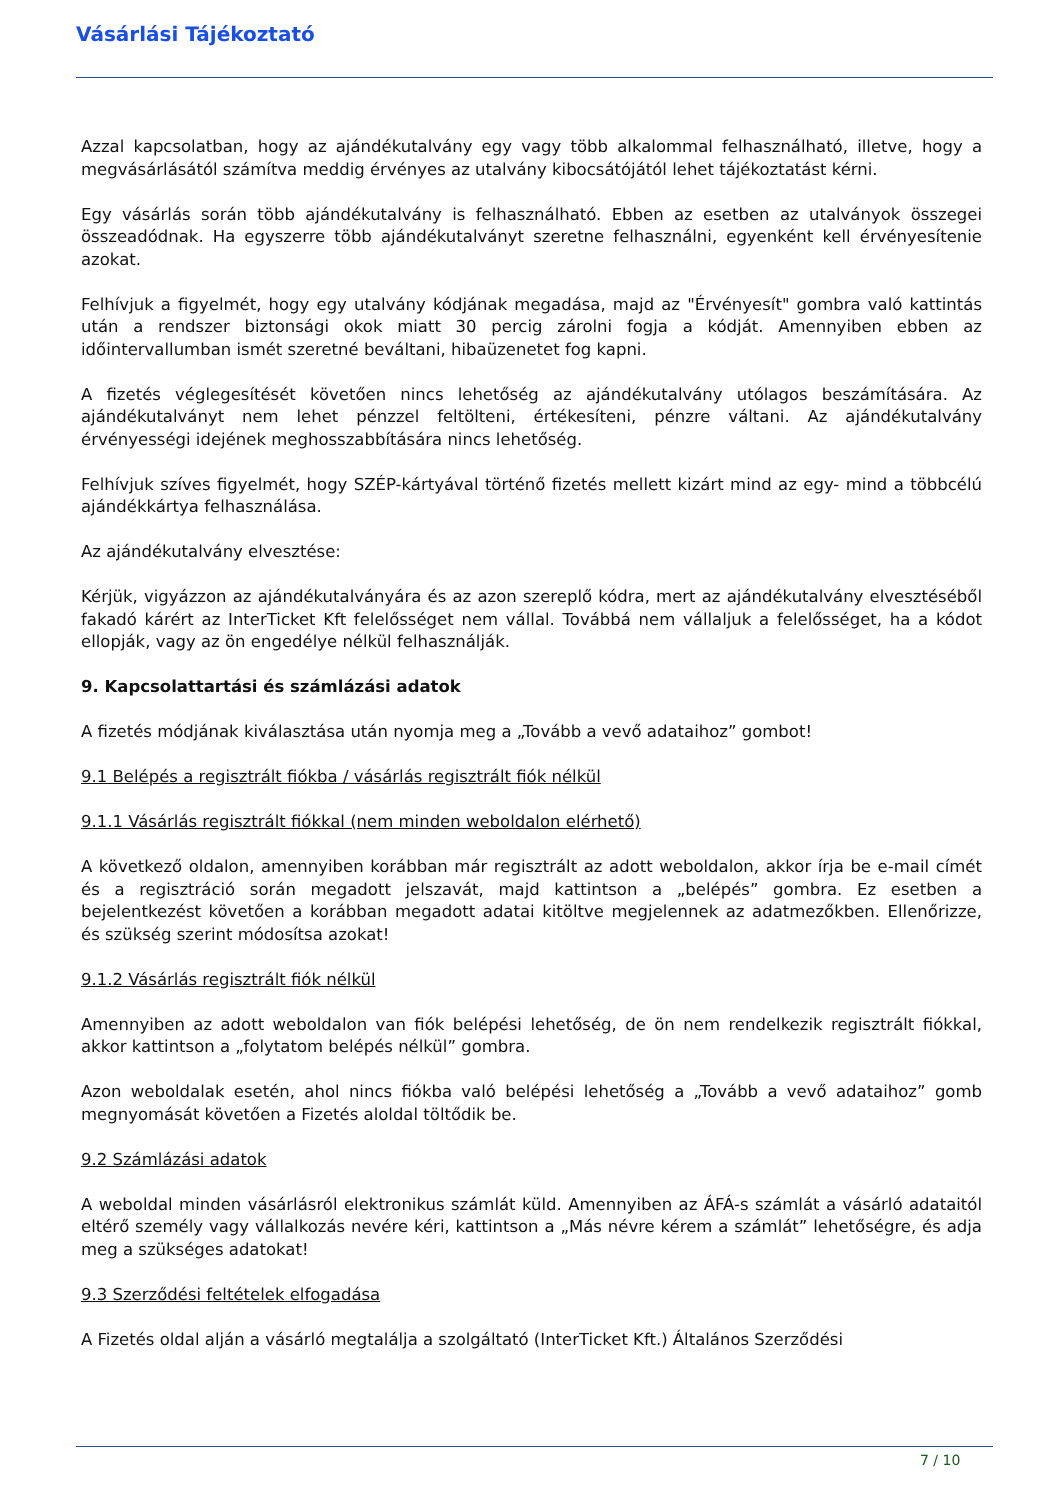Vásárlási Tájékoztató
Azzal kapcsolatban, hogy az ajándékutalvány egy vagy több alkalommal felhasználható, illetve, hogy a megvásárlásától számítva meddig érvényes az utalvány kibocsátójától lehet tájékoztatást kérni.
Egy vásárlás során több ajándékutalvány is felhasználható. Ebben az esetben az utalványok összegei összeadódnak. Ha egyszerre több ajándékutalványt szeretne felhasználni, egyenként kell érvényesítenie azokat.
Felhívjuk a figyelmét, hogy egy utalvány kódjának megadása, majd az "Érvényesít" gombra való kattintás után a rendszer biztonsági okok miatt 30 percig zárolni fogja a kódját. Amennyiben ebben az időintervallumban ismét szeretné beváltani, hibaüzenetet fog kapni.
A fizetés véglegesítését követően nincs lehetőség az ajándékutalvány utólagos beszámítására. Az ajándékutalványt nem lehet pénzzel feltölteni, értékesíteni, pénzre váltani. Az ajándékutalvány érvényességi idejének meghosszabbítására nincs lehetőség.
Felhívjuk szíves figyelmét, hogy SZÉP-kártyával történő fizetés mellett kizárt mind az egy- mind a többcélú ajándékkártya felhasználása.
Az ajándékutalvány elvesztése:
Kérjük, vigyázzon az ajándékutalványára és az azon szereplő kódra, mert az ajándékutalvány elvesztéséből fakadó kárért az InterTicket Kft felelősséget nem vállal. Továbbá nem vállaljuk a felelősséget, ha a kódot ellopják, vagy az ön engedélye nélkül felhasználják.
9. Kapcsolattartási és számlázási adatok
A fizetés módjának kiválasztása után nyomja meg a „Tovább a vevő adataihoz” gombot!
9.1 Belépés a regisztrált fiókba / vásárlás regisztrált fiók nélkül
9.1.1 Vásárlás regisztrált fiókkal (nem minden weboldalon elérhető)
A következő oldalon, amennyiben korábban már regisztrált az adott weboldalon, akkor írja be e-mail címét és a regisztráció során megadott jelszavát, majd kattintson a „belépés” gombra. Ez esetben a bejelentkezést követően a korábban megadott adatai kitöltve megjelennek az adatmezőkben. Ellenőrizze, és szükség szerint módosítsa azokat!
9.1.2 Vásárlás regisztrált fiók nélkül
Amennyiben az adott weboldalon van fiók belépési lehetőség, de ön nem rendelkezik regisztrált fiókkal, akkor kattintson a „folytatom belépés nélkül” gombra.
Azon weboldalak esetén, ahol nincs fiókba való belépési lehetőség a „Tovább a vevő adataihoz” gomb megnyomását követően a Fizetés aloldal töltődik be.
9.2 Számlázási adatok
A weboldal minden vásárlásról elektronikus számlát küld. Amennyiben az ÁFÁ-s számlát a vásárló adataitól eltérő személy vagy vállalkozás nevére kéri, kattintson a „Más névre kérem a számlát” lehetőségre, és adja meg a szükséges adatokat!
9.3 Szerződési feltételek elfogadása
A Fizetés oldal alján a vásárló megtalálja a szolgáltató (InterTicket Kft.) Általános Szerződési
7 / 10